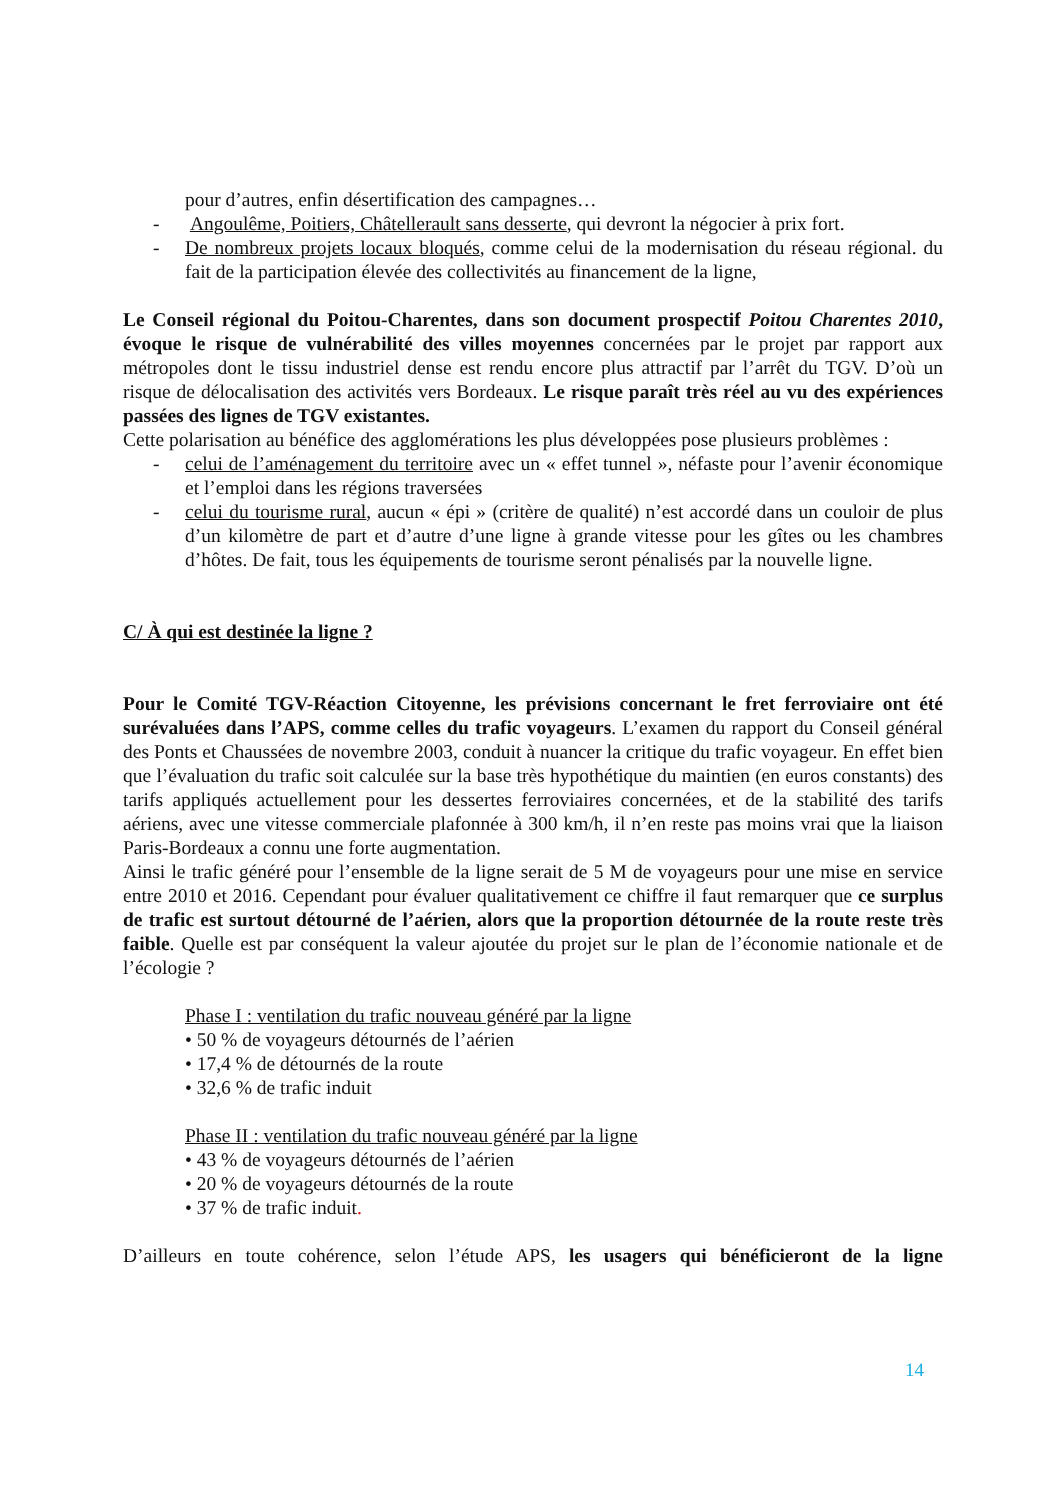pour d’autres, enfin désertification des campagnes…
- Angoulême, Poitiers, Châtellerault sans desserte, qui devront la négocier à prix fort.
- De nombreux projets locaux bloqués, comme celui de la modernisation du réseau régional. du fait de la participation élevée des collectivités au financement de la ligne,
Le Conseil régional du Poitou-Charentes, dans son document prospectif Poitou Charentes 2010, évoque le risque de vulnérabilité des villes moyennes concernées par le projet par rapport aux métropoles dont le tissu industriel dense est rendu encore plus attractif par l’arrêt du TGV. D’où un risque de délocalisation des activités vers Bordeaux. Le risque paraît très réel au vu des expériences passées des lignes de TGV existantes.
Cette polarisation au bénéfice des agglomérations les plus développées pose plusieurs problèmes :
- celui de l’aménagement du territoire avec un « effet tunnel », néfaste pour l’avenir économique et l’emploi dans les régions traversées
- celui du tourisme rural, aucun « épi » (critère de qualité) n’est accordé dans un couloir de plus d’un kilomètre de part et d’autre d’une ligne à grande vitesse pour les gîtes ou les chambres d’hôtes. De fait, tous les équipements de tourisme seront pénalisés par la nouvelle ligne.
C/ À qui est destinée la ligne ?
Pour le Comité TGV-Réaction Citoyenne, les prévisions concernant le fret ferroviaire ont été surévaluées dans l’APS, comme celles du trafic voyageurs. L’examen du rapport du Conseil général des Ponts et Chaussées de novembre 2003, conduit à nuancer la critique du trafic voyageur. En effet bien que l’évaluation du trafic soit calculée sur la base très hypothétique du maintien (en euros constants) des tarifs appliqués actuellement pour les dessertes ferroviaires concernées, et de la stabilité des tarifs aériens, avec une vitesse commerciale plafonnée à 300 km/h, il n’en reste pas moins vrai que la liaison Paris-Bordeaux a connu une forte augmentation.
Ainsi le trafic généré pour l’ensemble de la ligne serait de 5 M de voyageurs pour une mise en service entre 2010 et 2016. Cependant pour évaluer qualitativement ce chiffre il faut remarquer que ce surplus de trafic est surtout détourné de l’aérien, alors que la proportion détournée de la route reste très faible. Quelle est par conséquent la valeur ajoutée du projet sur le plan de l’économie nationale et de l’écologie ?
Phase I : ventilation du trafic nouveau généré par la ligne
• 50 % de voyageurs détournés de l’aérien
• 17,4 % de détournés de la route
• 32,6 % de trafic induit
Phase II : ventilation du trafic nouveau généré par la ligne
• 43 % de voyageurs détournés de l’aérien
• 20 % de voyageurs détournés de la route
• 37 % de trafic induit.
D’ailleurs en toute cohérence, selon l’étude APS, les usagers qui bénéficieront de la ligne
14